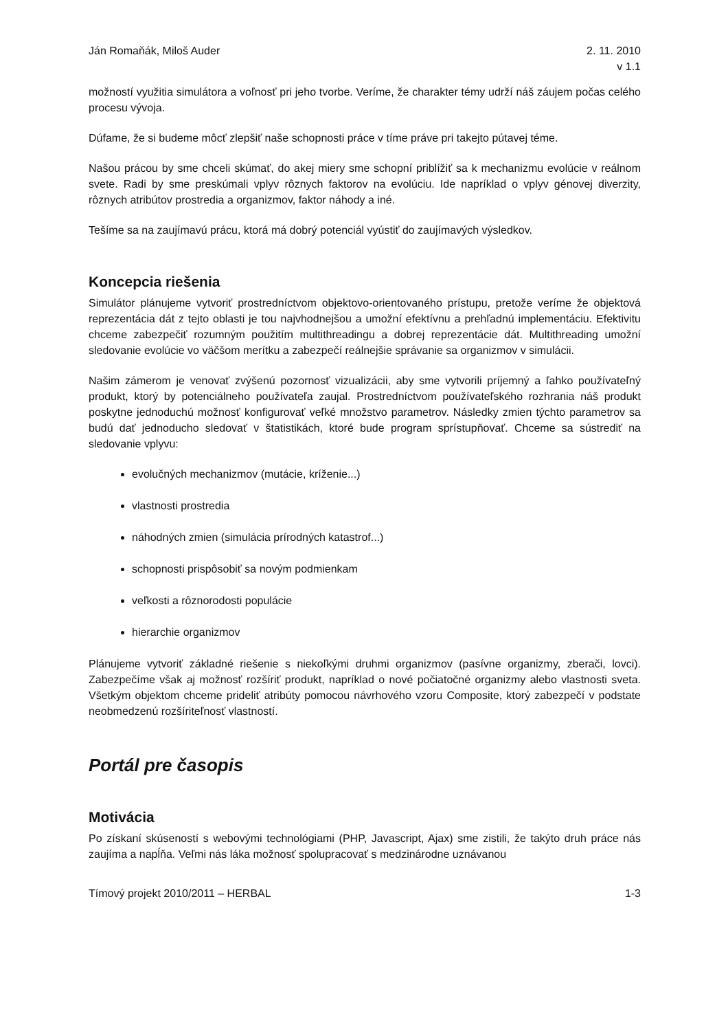Ján Romaňák, Miloš Auder 2. 11. 2010
v 1.1
možností využitia simulátora a voľnosť pri jeho tvorbe. Veríme, že charakter témy udrží náš záujem počas celého procesu vývoja.
Dúfame, že si budeme môcť zlepšiť naše schopnosti práce v tíme práve pri takejto pútavej téme.
Našou prácou by sme chceli skúmať, do akej miery sme schopní priblížiť sa k mechanizmu evolúcie v reálnom svete. Radi by sme preskúmali vplyv rôznych faktorov na evolúciu. Ide napríklad o vplyv génovej diverzity, rôznych atribútov prostredia a organizmov, faktor náhody a iné.
Tešíme sa na zaujímavú prácu, ktorá má dobrý potenciál vyústiť do zaujímavých výsledkov.
Koncepcia riešenia
Simulátor plánujeme vytvoriť prostredníctvom objektovo-orientovaného prístupu, pretože veríme že objektová reprezentácia dát z tejto oblasti je tou najvhodnejšou a umožní efektívnu a prehľadnú implementáciu. Efektivitu chceme zabezpečiť rozumným použitím multithreadingu a dobrej reprezentácie dát. Multithreading umožní sledovanie evolúcie vo väčšom merítku a zabezpečí reálnejšie správanie sa organizmov v simulácii.
Našim zámerom je venovať zvýšenú pozornosť vizualizácii, aby sme vytvorili príjemný a ľahko používateľný produkt, ktorý by potenciálneho používateľa zaujal. Prostredníctvom používateľského rozhrania náš produkt poskytne jednoduchú možnosť konfigurovať veľké množstvo parametrov. Následky zmien týchto parametrov sa budú dať jednoducho sledovať v štatistikách, ktoré bude program sprístupňovať. Chceme sa sústrediť na sledovanie vplyvu:
evolučných mechanizmov (mutácie, kríženie...)
vlastnosti prostredia
náhodných zmien (simulácia prírodných katastrof...)
schopnosti prispôsobiť sa novým podmienkam
veľkosti a rôznorodosti populácie
hierarchie organizmov
Plánujeme vytvoriť základné riešenie s niekoľkými druhmi organizmov (pasívne organizmy, zberači, lovci). Zabezpečíme však aj možnosť rozšíriť produkt, napríklad o nové počiatočné organizmy alebo vlastnosti sveta. Všetkým objektom chceme prideliť atribúty pomocou návrhového vzoru Composite, ktorý zabezpečí v podstate neobmedzenú rozšíriteľnosť vlastností.
Portál pre časopis
Motivácia
Po získaní skúseností s webovými technológiami (PHP, Javascript, Ajax) sme zistili, že takýto druh práce nás zaujíma a napĺňa. Veľmi nás láka možnosť spolupracovať s medzinárodne uznávanou
Tímový projekt 2010/2011 – HERBAL 1-3